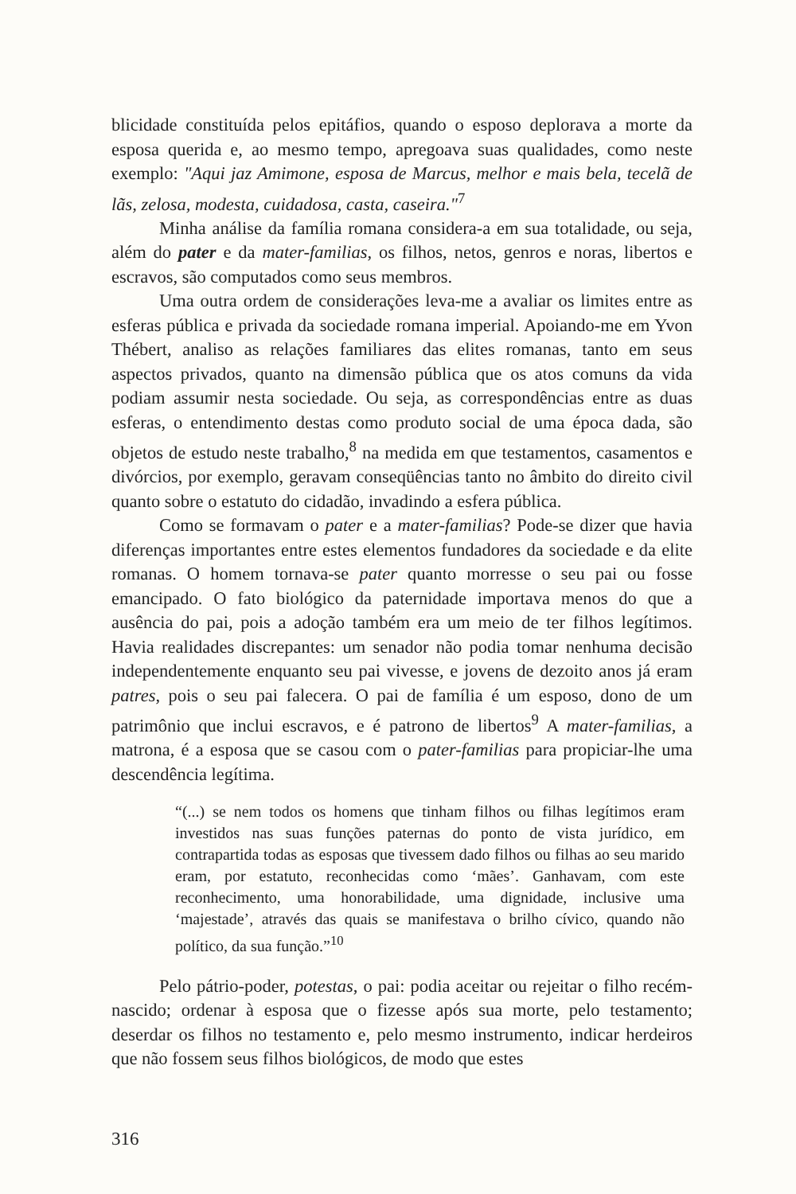blicidade constituída pelos epitáfios, quando o esposo deplorava a morte da esposa querida e, ao mesmo tempo, apregoava suas qualidades, como neste exemplo: "Aqui jaz Amimone, esposa de Marcus, melhor e mais bela, tecelã de lãs, zelosa, modesta, cuidadosa, casta, caseira."<sup>7</sup>
Minha análise da família romana considera-a em sua totalidade, ou seja, além do pater e da mater-familias, os filhos, netos, genros e noras, libertos e escravos, são computados como seus membros.
Uma outra ordem de considerações leva-me a avaliar os limites entre as esferas pública e privada da sociedade romana imperial. Apoiando-me em Yvon Thébert, analiso as relações familiares das elites romanas, tanto em seus aspectos privados, quanto na dimensão pública que os atos comuns da vida podiam assumir nesta sociedade. Ou seja, as correspondências entre as duas esferas, o entendimento destas como produto social de uma época dada, são objetos de estudo neste trabalho,<sup>8</sup> na medida em que testamentos, casamentos e divórcios, por exemplo, geravam conseqüências tanto no âmbito do direito civil quanto sobre o estatuto do cidadão, invadindo a esfera pública.
Como se formavam o pater e a mater-familias? Pode-se dizer que havia diferenças importantes entre estes elementos fundadores da sociedade e da elite romanas. O homem tornava-se pater quanto morresse o seu pai ou fosse emancipado. O fato biológico da paternidade importava menos do que a ausência do pai, pois a adoção também era um meio de ter filhos legítimos. Havia realidades discrepantes: um senador não podia tomar nenhuma decisão independentemente enquanto seu pai vivesse, e jovens de dezoito anos já eram patres, pois o seu pai falecera. O pai de família é um esposo, dono de um patrimônio que inclui escravos, e é patrono de libertos<sup>9</sup> A mater-familias, a matrona, é a esposa que se casou com o pater-familias para propiciar-lhe uma descendência legítima.
“(...) se nem todos os homens que tinham filhos ou filhas legítimos eram investidos nas suas funções paternas do ponto de vista jurídico, em contrapartida todas as esposas que tivessem dado filhos ou filhas ao seu marido eram, por estatuto, reconhecidas como ‘mães’. Ganhavam, com este reconhecimento, uma honorabilidade, uma dignidade, inclusive uma ‘majestade’, através das quais se manifestava o brilho cívico, quando não político, da sua função.”<sup>10</sup>
Pelo pátrio-poder, potestas, o pai: podia aceitar ou rejeitar o filho recém-nascido; ordenar à esposa que o fizesse após sua morte, pelo testamento; deserdar os filhos no testamento e, pelo mesmo instrumento, indicar herdeiros que não fossem seus filhos biológicos, de modo que estes
316